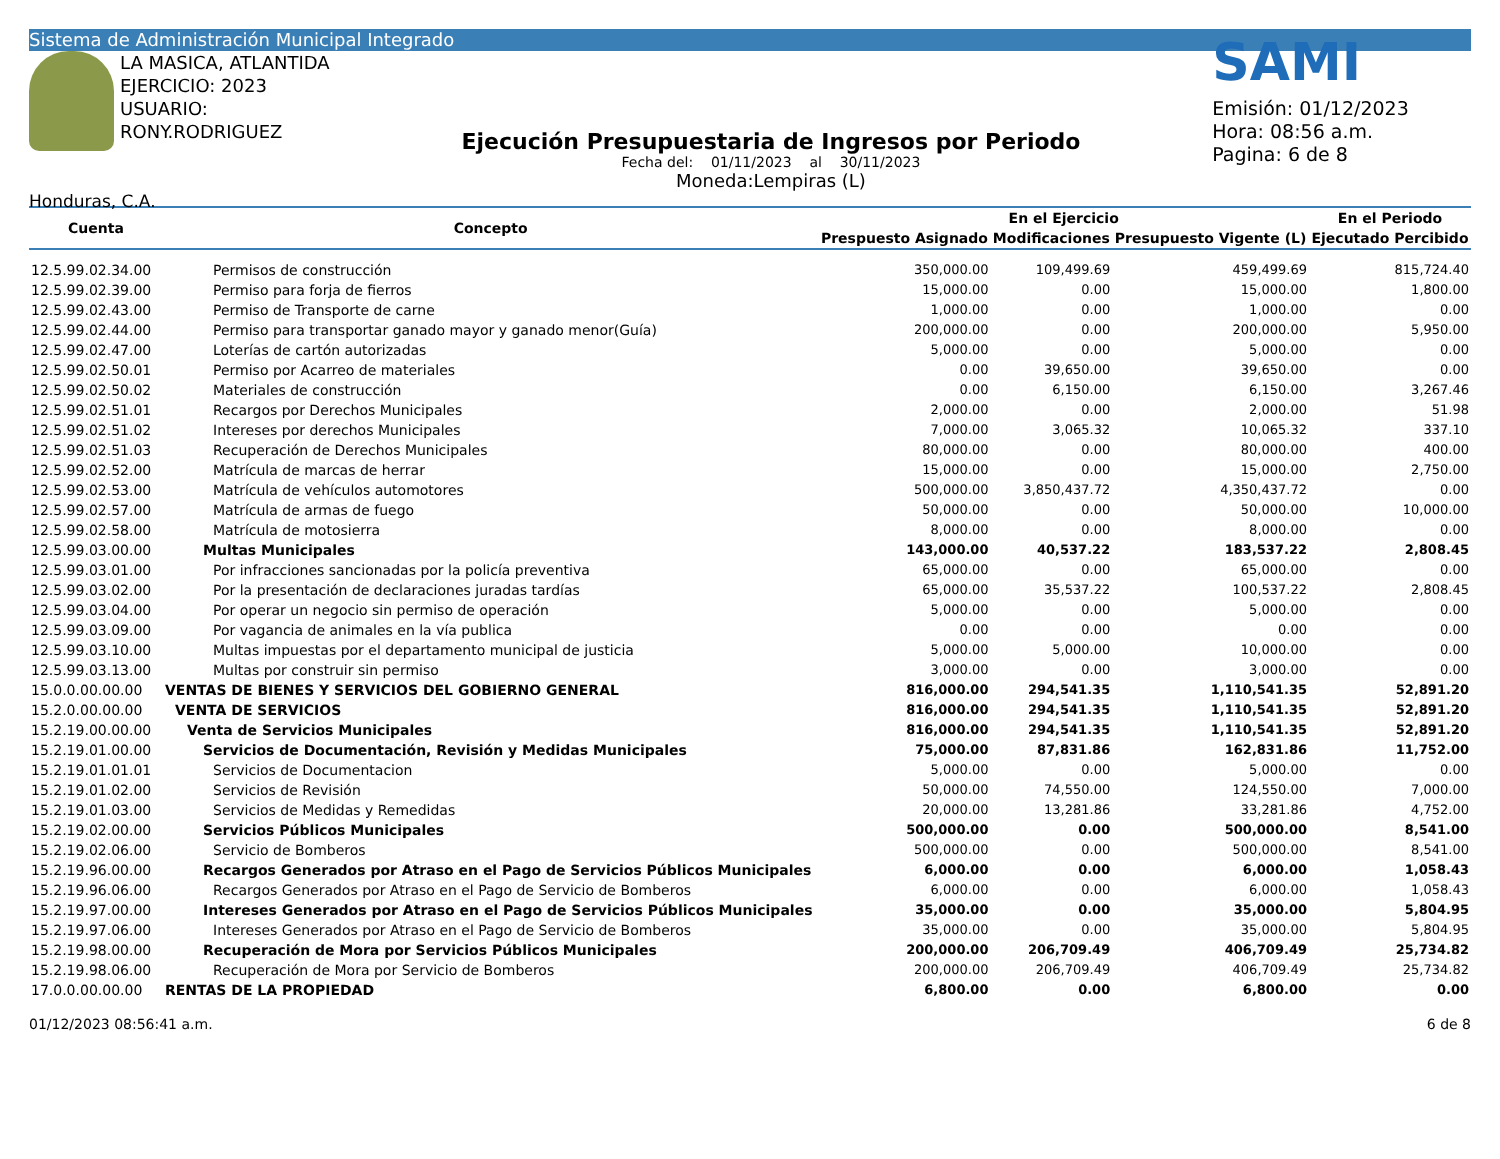Sistema de Administración Municipal Integrado
LA MASICA, ATLANTIDA
EJERCICIO: 2023
USUARIO: RONY.RODRIGUEZ
Honduras, C.A.
Ejecución Presupuestaria de Ingresos por Periodo
Fecha del: 01/11/2023 al 30/11/2023
Moneda:Lempiras (L)
SAMI
Emisión: 01/12/2023
Hora: 08:56 a.m.
Pagina: 6 de 8
| Cuenta | Concepto | En el Ejercicio | | | En el Periodo |
| --- | --- | --- | --- | --- | --- |
| | | Prespuesto Asignado | Modificaciones | Presupuesto Vigente (L) | Ejecutado Percibido |
| 12.5.99.02.34.00 | Permisos de construcción | 350,000.00 | 109,499.69 | 459,499.69 | 815,724.40 |
| 12.5.99.02.39.00 | Permiso para forja de fierros | 15,000.00 | 0.00 | 15,000.00 | 1,800.00 |
| 12.5.99.02.43.00 | Permiso de Transporte de carne | 1,000.00 | 0.00 | 1,000.00 | 0.00 |
| 12.5.99.02.44.00 | Permiso para transportar ganado mayor y ganado menor(Guía) | 200,000.00 | 0.00 | 200,000.00 | 5,950.00 |
| 12.5.99.02.47.00 | Loterías de cartón autorizadas | 5,000.00 | 0.00 | 5,000.00 | 0.00 |
| 12.5.99.02.50.01 | Permiso por Acarreo de materiales | 0.00 | 39,650.00 | 39,650.00 | 0.00 |
| 12.5.99.02.50.02 | Materiales de construcción | 0.00 | 6,150.00 | 6,150.00 | 3,267.46 |
| 12.5.99.02.51.01 | Recargos por Derechos Municipales | 2,000.00 | 0.00 | 2,000.00 | 51.98 |
| 12.5.99.02.51.02 | Intereses por derechos Municipales | 7,000.00 | 3,065.32 | 10,065.32 | 337.10 |
| 12.5.99.02.51.03 | Recuperación de Derechos Municipales | 80,000.00 | 0.00 | 80,000.00 | 400.00 |
| 12.5.99.02.52.00 | Matrícula de marcas de herrar | 15,000.00 | 0.00 | 15,000.00 | 2,750.00 |
| 12.5.99.02.53.00 | Matrícula de vehículos automotores | 500,000.00 | 3,850,437.72 | 4,350,437.72 | 0.00 |
| 12.5.99.02.57.00 | Matrícula de armas de fuego | 50,000.00 | 0.00 | 50,000.00 | 10,000.00 |
| 12.5.99.02.58.00 | Matrícula de motosierra | 8,000.00 | 0.00 | 8,000.00 | 0.00 |
| 12.5.99.03.00.00 | Multas Municipales | 143,000.00 | 40,537.22 | 183,537.22 | 2,808.45 |
| 12.5.99.03.01.00 | Por infracciones sancionadas por la policía preventiva | 65,000.00 | 0.00 | 65,000.00 | 0.00 |
| 12.5.99.03.02.00 | Por la presentación de declaraciones juradas tardías | 65,000.00 | 35,537.22 | 100,537.22 | 2,808.45 |
| 12.5.99.03.04.00 | Por operar un negocio sin permiso de operación | 5,000.00 | 0.00 | 5,000.00 | 0.00 |
| 12.5.99.03.09.00 | Por vagancia de animales en la vía publica | 0.00 | 0.00 | 0.00 | 0.00 |
| 12.5.99.03.10.00 | Multas impuestas por el departamento municipal de justicia | 5,000.00 | 5,000.00 | 10,000.00 | 0.00 |
| 12.5.99.03.13.00 | Multas por construir sin permiso | 3,000.00 | 0.00 | 3,000.00 | 0.00 |
| 15.0.0.00.00.00 | VENTAS DE BIENES Y SERVICIOS DEL GOBIERNO GENERAL | 816,000.00 | 294,541.35 | 1,110,541.35 | 52,891.20 |
| 15.2.0.00.00.00 | VENTA DE SERVICIOS | 816,000.00 | 294,541.35 | 1,110,541.35 | 52,891.20 |
| 15.2.19.00.00.00 | Venta de Servicios Municipales | 816,000.00 | 294,541.35 | 1,110,541.35 | 52,891.20 |
| 15.2.19.01.00.00 | Servicios de Documentación, Revisión y Medidas Municipales | 75,000.00 | 87,831.86 | 162,831.86 | 11,752.00 |
| 15.2.19.01.01.01 | Servicios de Documentacion | 5,000.00 | 0.00 | 5,000.00 | 0.00 |
| 15.2.19.01.02.00 | Servicios de Revisión | 50,000.00 | 74,550.00 | 124,550.00 | 7,000.00 |
| 15.2.19.01.03.00 | Servicios de Medidas y Remedidas | 20,000.00 | 13,281.86 | 33,281.86 | 4,752.00 |
| 15.2.19.02.00.00 | Servicios Públicos Municipales | 500,000.00 | 0.00 | 500,000.00 | 8,541.00 |
| 15.2.19.02.06.00 | Servicio de Bomberos | 500,000.00 | 0.00 | 500,000.00 | 8,541.00 |
| 15.2.19.96.00.00 | Recargos Generados por Atraso en el Pago de Servicios Públicos Municipales | 6,000.00 | 0.00 | 6,000.00 | 1,058.43 |
| 15.2.19.96.06.00 | Recargos Generados por Atraso en el Pago de Servicio de Bomberos | 6,000.00 | 0.00 | 6,000.00 | 1,058.43 |
| 15.2.19.97.00.00 | Intereses Generados por Atraso en el Pago de Servicios Públicos Municipales | 35,000.00 | 0.00 | 35,000.00 | 5,804.95 |
| 15.2.19.97.06.00 | Intereses Generados por Atraso en el Pago de Servicio de Bomberos | 35,000.00 | 0.00 | 35,000.00 | 5,804.95 |
| 15.2.19.98.00.00 | Recuperación de Mora por Servicios Públicos Municipales | 200,000.00 | 206,709.49 | 406,709.49 | 25,734.82 |
| 15.2.19.98.06.00 | Recuperación de Mora por Servicio de Bomberos | 200,000.00 | 206,709.49 | 406,709.49 | 25,734.82 |
| 17.0.0.00.00.00 | RENTAS DE LA PROPIEDAD | 6,800.00 | 0.00 | 6,800.00 | 0.00 |
01/12/2023 08:56:41 a.m. 6 de 8